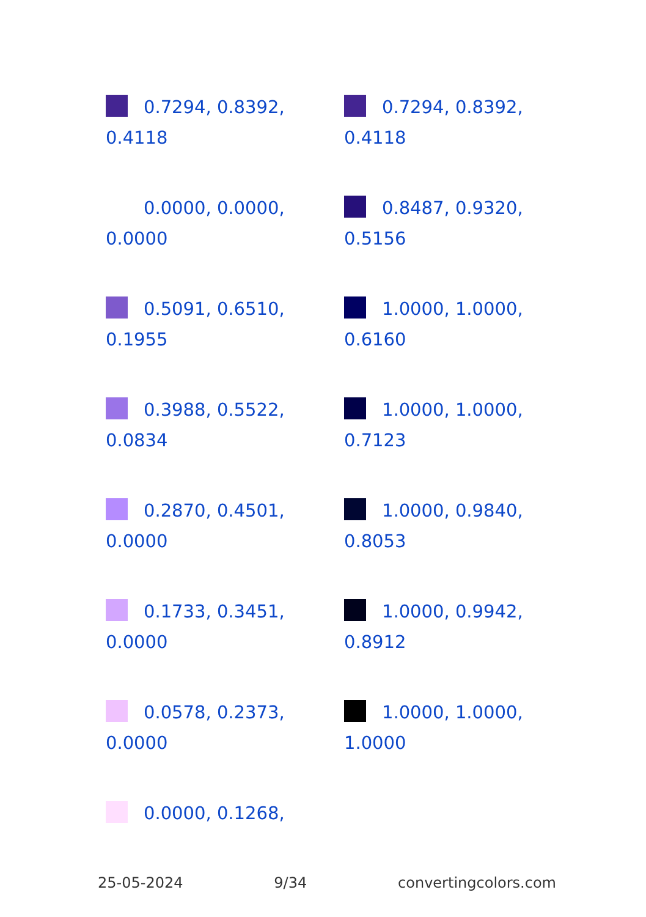0.7294, 0.8392, 0.4118
0.7294, 0.8392, 0.4118
0.0000, 0.0000, 0.0000
0.8487, 0.9320, 0.5156
0.5091, 0.6510, 0.1955
1.0000, 1.0000, 0.6160
0.3988, 0.5522, 0.0834
1.0000, 1.0000, 0.7123
0.2870, 0.4501, 0.0000
1.0000, 0.9840, 0.8053
0.1733, 0.3451, 0.0000
1.0000, 0.9942, 0.8912
0.0578, 0.2373, 0.0000
1.0000, 1.0000, 1.0000
0.0000, 0.1268,
25-05-2024 9/34 convertingcolors.com